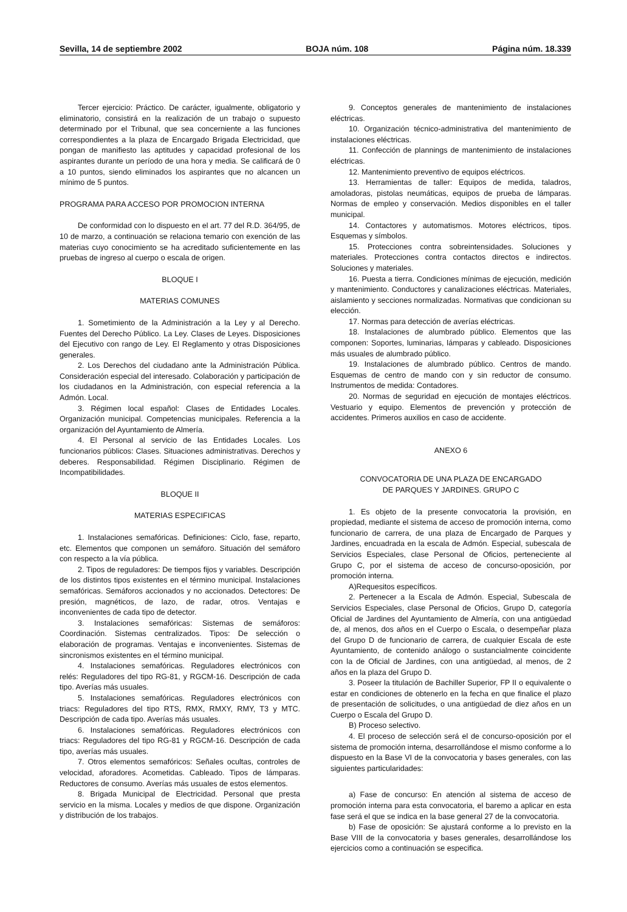Sevilla, 14 de septiembre 2002 BOJA núm. 108 Página núm. 18.339
Tercer ejercicio: Práctico. De carácter, igualmente, obligatorio y eliminatorio, consistirá en la realización de un trabajo o supuesto determinado por el Tribunal, que sea concerniente a las funciones correspondientes a la plaza de Encargado Brigada Electricidad, que pongan de manifiesto las aptitudes y capacidad profesional de los aspirantes durante un período de una hora y media. Se calificará de 0 a 10 puntos, siendo eliminados los aspirantes que no alcancen un mínimo de 5 puntos.
PROGRAMA PARA ACCESO POR PROMOCION INTERNA
De conformidad con lo dispuesto en el art. 77 del R.D. 364/95, de 10 de marzo, a continuación se relaciona temario con exención de las materias cuyo conocimiento se ha acreditado suficientemente en las pruebas de ingreso al cuerpo o escala de origen.
BLOQUE I
MATERIAS COMUNES
1. Sometimiento de la Administración a la Ley y al Derecho. Fuentes del Derecho Público. La Ley. Clases de Leyes. Disposiciones del Ejecutivo con rango de Ley. El Reglamento y otras Disposiciones generales.
2. Los Derechos del ciudadano ante la Administración Pública. Consideración especial del interesado. Colaboración y participación de los ciudadanos en la Administración, con especial referencia a la Admón. Local.
3. Régimen local español: Clases de Entidades Locales. Organización municipal. Competencias municipales. Referencia a la organización del Ayuntamiento de Almería.
4. El Personal al servicio de las Entidades Locales. Los funcionarios públicos: Clases. Situaciones administrativas. Derechos y deberes. Responsabilidad. Régimen Disciplinario. Régimen de Incompatibilidades.
BLOQUE II
MATERIAS ESPECIFICAS
1. Instalaciones semafóricas. Definiciones: Ciclo, fase, reparto, etc. Elementos que componen un semáforo. Situación del semáforo con respecto a la vía pública.
2. Tipos de reguladores: De tiempos fijos y variables. Descripción de los distintos tipos existentes en el término municipal. Instalaciones semafóricas. Semáforos accionados y no accionados. Detectores: De presión, magnéticos, de lazo, de radar, otros. Ventajas e inconvenientes de cada tipo de detector.
3. Instalaciones semafóricas: Sistemas de semáforos: Coordinación. Sistemas centralizados. Tipos: De selección o elaboración de programas. Ventajas e inconvenientes. Sistemas de sincronismos existentes en el término municipal.
4. Instalaciones semafóricas. Reguladores electrónicos con relés: Reguladores del tipo RG-81, y RGCM-16. Descripción de cada tipo. Averías más usuales.
5. Instalaciones semafóricas. Reguladores electrónicos con triacs: Reguladores del tipo RTS, RMX, RMXY, RMY, T3 y MTC. Descripción de cada tipo. Averías más usuales.
6. Instalaciones semafóricas. Reguladores electrónicos con triacs: Reguladores del tipo RG-81 y RGCM-16. Descripción de cada tipo, averías más usuales.
7. Otros elementos semafóricos: Señales ocultas, controles de velocidad, aforadores. Acometidas. Cableado. Tipos de lámparas. Reductores de consumo. Averías más usuales de estos elementos.
8. Brigada Municipal de Electricidad. Personal que presta servicio en la misma. Locales y medios de que dispone. Organización y distribución de los trabajos.
9. Conceptos generales de mantenimiento de instalaciones eléctricas.
10. Organización técnico-administrativa del mantenimiento de instalaciones eléctricas.
11. Confección de plannings de mantenimiento de instalaciones eléctricas.
12. Mantenimiento preventivo de equipos eléctricos.
13. Herramientas de taller: Equipos de medida, taladros, amoladoras, pistolas neumáticas, equipos de prueba de lámparas. Normas de empleo y conservación. Medios disponibles en el taller municipal.
14. Contactores y automatismos. Motores eléctricos, tipos. Esquemas y símbolos.
15. Protecciones contra sobreintensidades. Soluciones y materiales. Protecciones contra contactos directos e indirectos. Soluciones y materiales.
16. Puesta a tierra. Condiciones mínimas de ejecución, medición y mantenimiento. Conductores y canalizaciones eléctricas. Materiales, aislamiento y secciones normalizadas. Normativas que condicionan su elección.
17. Normas para detección de averías eléctricas.
18. Instalaciones de alumbrado público. Elementos que las componen: Soportes, luminarias, lámparas y cableado. Disposiciones más usuales de alumbrado público.
19. Instalaciones de alumbrado público. Centros de mando. Esquemas de centro de mando con y sin reductor de consumo. Instrumentos de medida: Contadores.
20. Normas de seguridad en ejecución de montajes eléctricos. Vestuario y equipo. Elementos de prevención y protección de accidentes. Primeros auxilios en caso de accidente.
ANEXO 6
CONVOCATORIA DE UNA PLAZA DE ENCARGADO
DE PARQUES Y JARDINES. GRUPO C
1. Es objeto de la presente convocatoria la provisión, en propiedad, mediante el sistema de acceso de promoción interna, como funcionario de carrera, de una plaza de Encargado de Parques y Jardines, encuadrada en la escala de Admón. Especial, subescala de Servicios Especiales, clase Personal de Oficios, perteneciente al Grupo C, por el sistema de acceso de concurso-oposición, por promoción interna.
A)Requesitos específicos.
2. Pertenecer a la Escala de Admón. Especial, Subescala de Servicios Especiales, clase Personal de Oficios, Grupo D, categoría Oficial de Jardines del Ayuntamiento de Almería, con una antigüedad de, al menos, dos años en el Cuerpo o Escala, o desempeñar plaza del Grupo D de funcionario de carrera, de cualquier Escala de este Ayuntamiento, de contenido análogo o sustancialmente coincidente con la de Oficial de Jardines, con una antigüedad, al menos, de 2 años en la plaza del Grupo D.
3. Poseer la titulación de Bachiller Superior, FP II o equivalente o estar en condiciones de obtenerlo en la fecha en que finalice el plazo de presentación de solicitudes, o una antigüedad de diez años en un Cuerpo o Escala del Grupo D.
B) Proceso selectivo.
4. El proceso de selección será el de concurso-oposición por el sistema de promoción interna, desarrollándose el mismo conforme a lo dispuesto en la Base VI de la convocatoria y bases generales, con las siguientes particularidades:
a) Fase de concurso: En atención al sistema de acceso de promoción interna para esta convocatoria, el baremo a aplicar en esta fase será el que se indica en la base general 27 de la convocatoria.
b) Fase de oposición: Se ajustará conforme a lo previsto en la Base VIII de la convocatoria y bases generales, desarrollándose los ejercicios como a continuación se especifica.